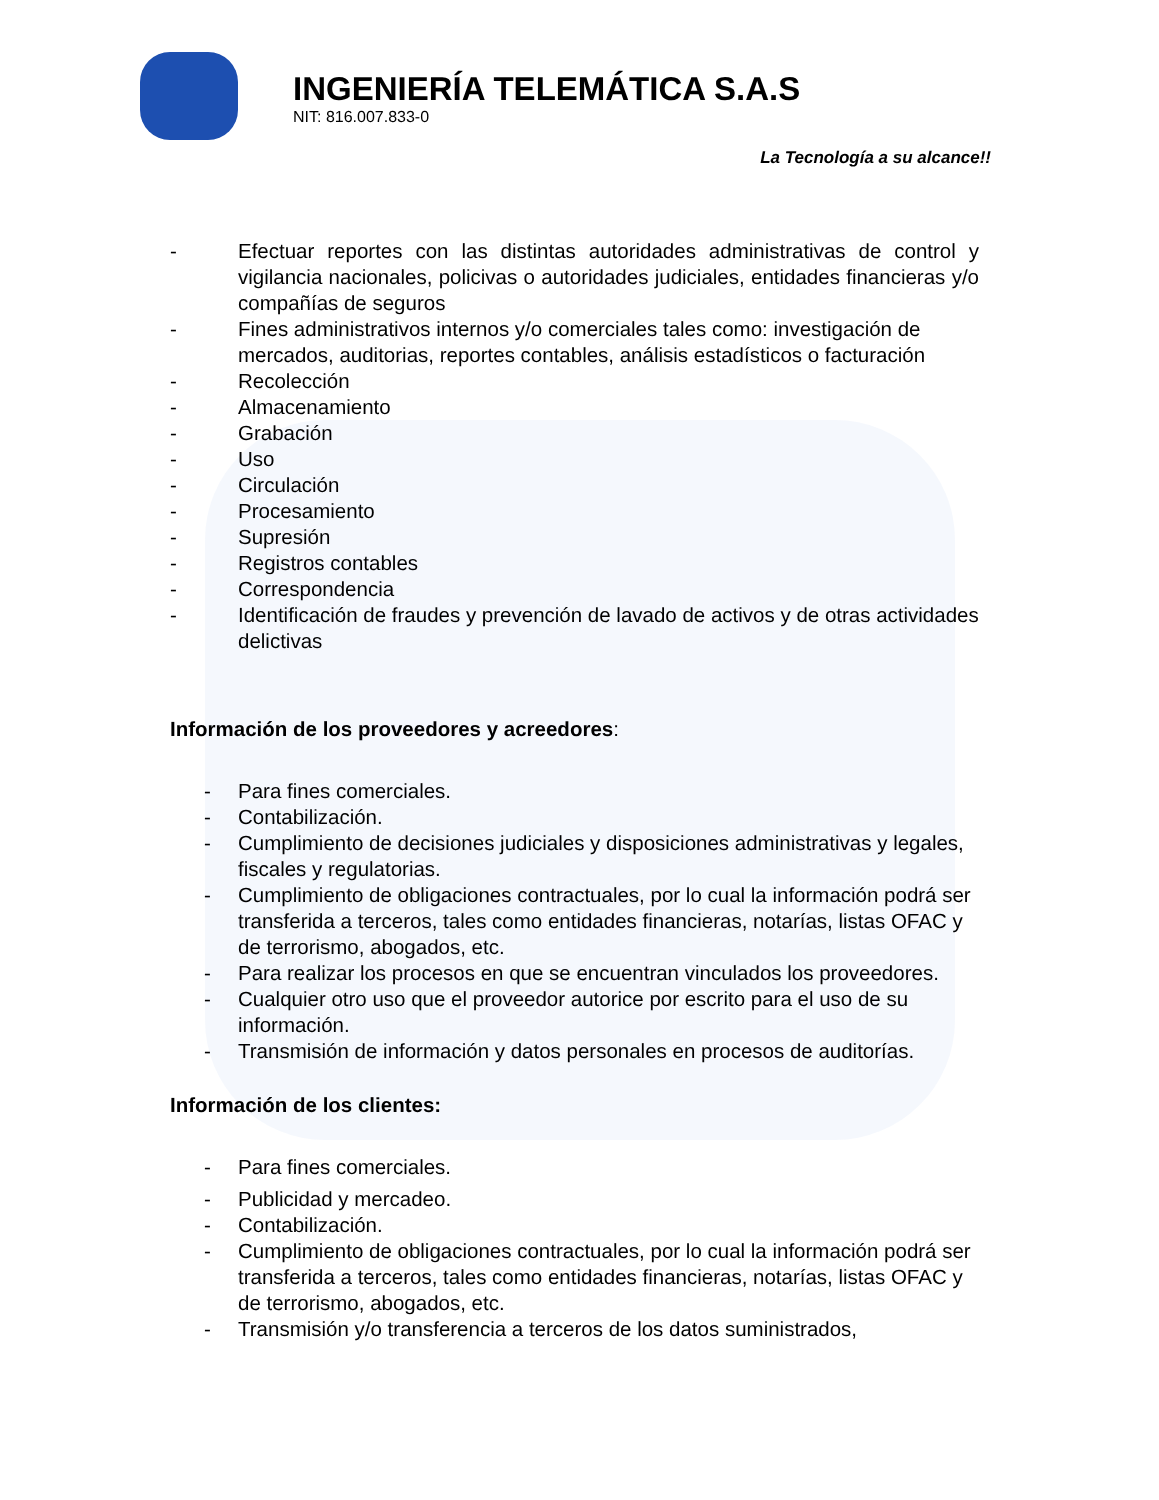INGENIERÍA TELEMÁTICA S.A.S
NIT: 816.007.833-0
La Tecnología a su alcance!!
- Efectuar reportes con las distintas autoridades administrativas de control y vigilancia nacionales, policivas o autoridades judiciales, entidades financieras y/o compañías de seguros
- Fines administrativos internos y/o comerciales tales como: investigación de mercados, auditorias, reportes contables, análisis estadísticos o facturación
- Recolección
- Almacenamiento
- Grabación
- Uso
- Circulación
- Procesamiento
- Supresión
- Registros contables
- Correspondencia
- Identificación de fraudes y prevención de lavado de activos y de otras actividades delictivas
Información de los proveedores y acreedores:
- Para fines comerciales.
- Contabilización.
- Cumplimiento de decisiones judiciales y disposiciones administrativas y legales, fiscales y regulatorias.
- Cumplimiento de obligaciones contractuales, por lo cual la información podrá ser transferida a terceros, tales como entidades financieras, notarías, listas OFAC y de terrorismo, abogados, etc.
- Para realizar los procesos en que se encuentran vinculados los proveedores.
- Cualquier otro uso que el proveedor autorice por escrito para el uso de su información.
- Transmisión de información y datos personales en procesos de auditorías.
Información de los clientes:
- Para fines comerciales.
- Publicidad y mercadeo.
- Contabilización.
- Cumplimiento de obligaciones contractuales, por lo cual la información podrá ser transferida a terceros, tales como entidades financieras, notarías, listas OFAC y de terrorismo, abogados, etc.
- Transmisión y/o transferencia a terceros de los datos suministrados,